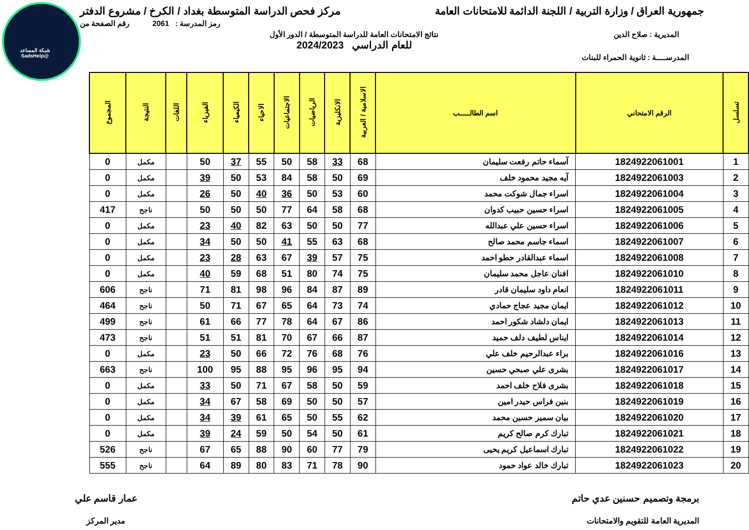شبكة المساعد
@SadsHelp
جمهورية العراق / وزارة التربية / اللجنة الدائمة للامتحانات العامة
مركز فحص الدراسة المتوسطة بغداد / الكرخ / مشروع الدفتر
رمز المدرسة : 2061 رقم الصفحة من
المديرية : صلاح الدين نتائج الامتحانات العامة للدراسة المتوسطة / الدور الأول
للعام الدراسي 2024/2023
المدرســـــة : ثانوية الحمراء للبنات
| تسلسل | الرقم الامتحاني | اسم الطالـــــب | الاسلامية / العربية | الانكليزية | الرياضيات | الاجتماعيات | الاحياء | الكيمياء | الفيزياء | اللغات | النتيجة | المجموع |
| --- | --- | --- | --- | --- | --- | --- | --- | --- | --- | --- | --- | --- |
| 1 | 1824922061001 | آسماء حاتم رفعت سليمان | 68 | 33 | 58 | 50 | 55 | 37 | 50 | | مكمل | 0 |
| 2 | 1824922061003 | آيه مجيد محمود خلف | 69 | 50 | 58 | 84 | 53 | 50 | 39 | | مكمل | 0 |
| 3 | 1824922061004 | اسراء جمال شوكت محمد | 60 | 53 | 50 | 36 | 40 | 50 | 26 | | مكمل | 0 |
| 4 | 1824922061005 | اسراء حسين حبيب كدوان | 68 | 58 | 64 | 77 | 50 | 50 | 50 | | ناجح | 417 |
| 5 | 1824922061006 | اسراء حسين علي عبدالله | 77 | 50 | 50 | 63 | 82 | 40 | 23 | | مكمل | 0 |
| 6 | 1824922061007 | اسماء جاسم محمد صالح | 68 | 63 | 55 | 41 | 50 | 50 | 34 | | مكمل | 0 |
| 7 | 1824922061008 | اسماء عبدالقادر حطو احمد | 75 | 57 | 39 | 67 | 63 | 28 | 23 | | مكمل | 0 |
| 8 | 1824922061010 | افنان عاجل محمد سليمان | 75 | 74 | 80 | 51 | 68 | 59 | 40 | | مكمل | 0 |
| 9 | 1824922061011 | انعام داود سليمان قادر | 89 | 87 | 84 | 96 | 98 | 81 | 71 | | ناجح | 606 |
| 10 | 1824922061012 | ايمان مجيد عجاج حمادي | 74 | 73 | 64 | 65 | 67 | 71 | 50 | | ناجح | 464 |
| 11 | 1824922061013 | ايمان دلشاد شكور احمد | 86 | 67 | 64 | 78 | 77 | 66 | 61 | | ناجح | 499 |
| 12 | 1824922061014 | ايناس لطيف دلف حميد | 87 | 66 | 67 | 70 | 81 | 51 | 51 | | ناجح | 473 |
| 13 | 1824922061016 | براء عبدالرحيم خلف علي | 76 | 68 | 76 | 72 | 66 | 50 | 23 | | مكمل | 0 |
| 14 | 1824922061017 | بشرى علي صبحي حسين | 94 | 95 | 96 | 95 | 88 | 95 | 100 | | ناجح | 663 |
| 15 | 1824922061018 | بشرى فلاح خلف احمد | 59 | 50 | 58 | 67 | 71 | 50 | 33 | | مكمل | 0 |
| 16 | 1824922061019 | بنين فراس حيدر امين | 57 | 50 | 50 | 69 | 58 | 67 | 34 | | مكمل | 0 |
| 17 | 1824922061020 | بيان سمير حسين محمد | 62 | 55 | 50 | 65 | 61 | 39 | 34 | | مكمل | 0 |
| 18 | 1824922061021 | تبارك كرم صالح كريم | 61 | 50 | 54 | 50 | 59 | 24 | 39 | | مكمل | 0 |
| 19 | 1824922061022 | تبارك اسماعيل كريم يحيى | 79 | 77 | 60 | 90 | 88 | 65 | 67 | | ناجح | 526 |
| 20 | 1824922061023 | تبارك خالد عواد حمود | 90 | 78 | 71 | 83 | 80 | 89 | 64 | | ناجح | 555 |
برمجة وتصميم حسنين عدي حاتم
المديرية العامة للتقويم والامتحانات
عمار قاسم علي
مدير المركز